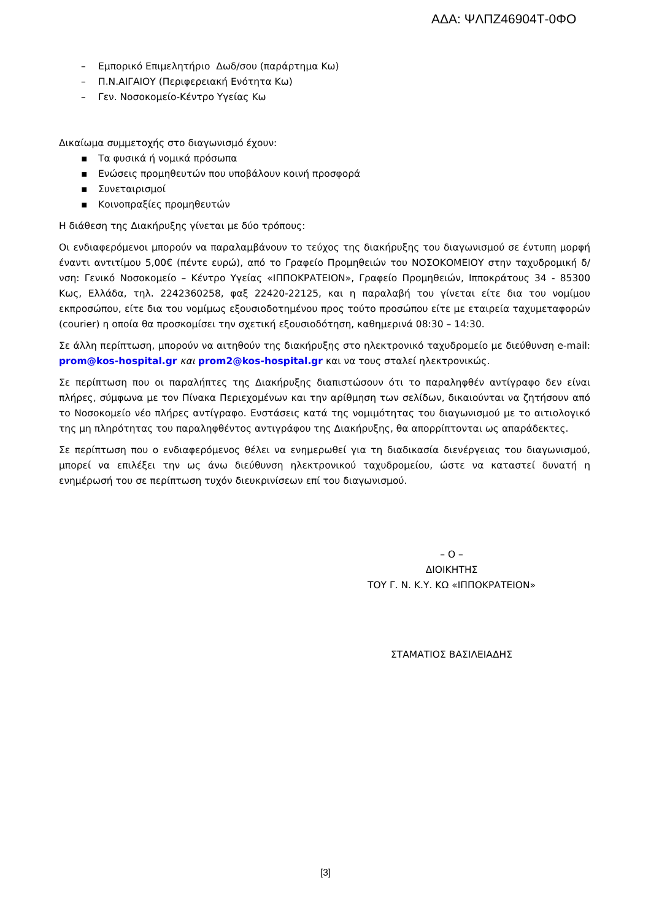ΑΔΑ: ΨΛΠΖ46904Τ-0ΦΟ
– Εμπορικό Επιμελητήριο Δωδ/σου (παράρτημα Κω)
– Π.Ν.ΑΙΓΑΙΟΥ (Περιφερειακή Ενότητα Κω)
– Γεν. Νοσοκομείο-Κέντρο Υγείας Κω
Δικαίωμα συμμετοχής στο διαγωνισμό έχουν:
▪ Τα φυσικά ή νομικά πρόσωπα
▪ Ενώσεις προμηθευτών που υποβάλουν κοινή προσφορά
▪ Συνεταιρισμοί
▪ Κοινοπραξίες προμηθευτών
Η διάθεση της Διακήρυξης γίνεται με δύο τρόπους:
Οι ενδιαφερόμενοι μπορούν να παραλαμβάνουν το τεύχος της διακήρυξης του διαγωνισμού σε έντυπη μορφή έναντι αντιτίμου 5,00€ (πέντε ευρώ), από το Γραφείο Προμηθειών του ΝΟΣΟΚΟΜΕΙΟΥ στην ταχυδρομική δ/νση: Γενικό Νοσοκομείο – Κέντρο Υγείας «ΙΠΠΟΚΡΑΤΕΙΟΝ», Γραφείο Προμηθειών, Ιπποκράτους 34 - 85300 Κως, Ελλάδα, τηλ. 2242360258, φαξ 22420-22125, και η παραλαβή του γίνεται είτε δια του νομίμου εκπροσώπου, είτε δια του νομίμως εξουσιοδοτημένου προς τούτο προσώπου είτε με εταιρεία ταχυμεταφορών (courier) η οποία θα προσκομίσει την σχετική εξουσιοδότηση, καθημερινά 08:30 – 14:30.
Σε άλλη περίπτωση, μπορούν να αιτηθούν της διακήρυξης στο ηλεκτρονικό ταχυδρομείο με διεύθυνση e-mail: prom@kos-hospital.gr και prom2@kos-hospital.gr και να τους σταλεί ηλεκτρονικώς.
Σε περίπτωση που οι παραλήπτες της Διακήρυξης διαπιστώσουν ότι το παραληφθέν αντίγραφο δεν είναι πλήρες, σύμφωνα με τον Πίνακα Περιεχομένων και την αρίθμηση των σελίδων, δικαιούνται να ζητήσουν από το Νοσοκομείο νέο πλήρες αντίγραφο. Ενστάσεις κατά της νομιμότητας του διαγωνισμού με το αιτιολογικό της μη πληρότητας του παραληφθέντος αντιγράφου της Διακήρυξης, θα απορρίπτονται ως απαράδεκτες.
Σε περίπτωση που ο ενδιαφερόμενος θέλει να ενημερωθεί για τη διαδικασία διενέργειας του διαγωνισμού, μπορεί να επιλέξει την ως άνω διεύθυνση ηλεκτρονικού ταχυδρομείου, ώστε να καταστεί δυνατή η ενημέρωσή του σε περίπτωση τυχόν διευκρινίσεων επί του διαγωνισμού.
– Ο –
ΔΙΟΙΚΗΤΗΣ
ΤΟΥ Γ. Ν. Κ.Υ. ΚΩ «ΙΠΠΟΚΡΑΤΕΙΟΝ»
ΣΤΑΜΑΤΙΟΣ ΒΑΣΙΛΕΙΑΔΗΣ
[3]